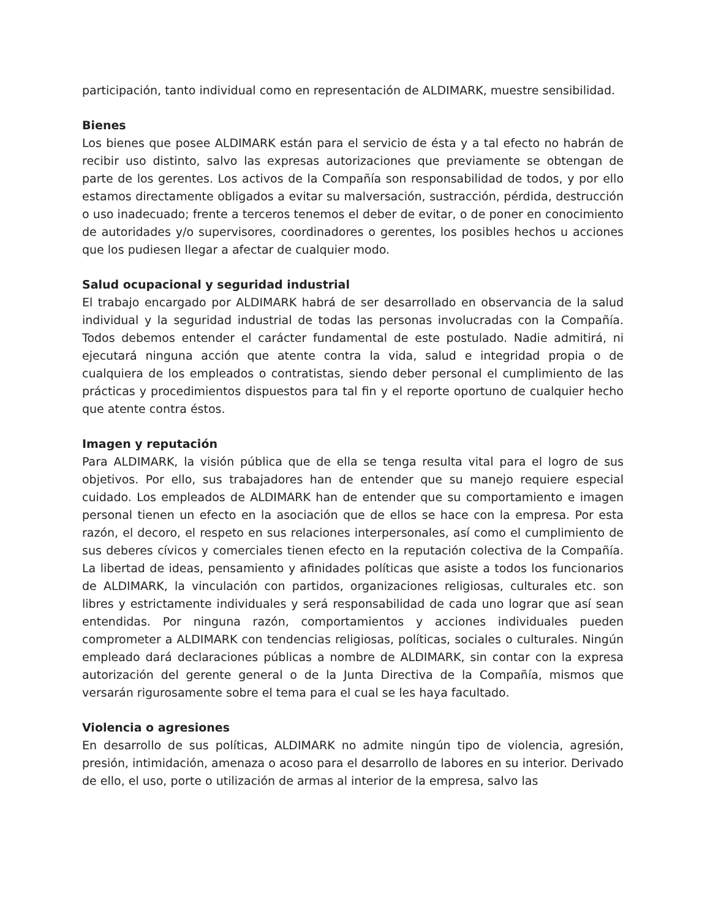participación, tanto individual como en representación de ALDIMARK, muestre sensibilidad.
Bienes
Los bienes que posee ALDIMARK están para el servicio de ésta y a tal efecto no habrán de recibir uso distinto, salvo las expresas autorizaciones que previamente se obtengan de parte de los gerentes. Los activos de la Compañía son responsabilidad de todos, y por ello estamos directamente obligados a evitar su malversación, sustracción, pérdida, destrucción o uso inadecuado; frente a terceros tenemos el deber de evitar, o de poner en conocimiento de autoridades y/o supervisores, coordinadores o gerentes, los posibles hechos u acciones que los pudiesen llegar a afectar de cualquier modo.
Salud ocupacional y seguridad industrial
El trabajo encargado por ALDIMARK habrá de ser desarrollado en observancia de la salud individual y la seguridad industrial de todas las personas involucradas con la Compañía. Todos debemos entender el carácter fundamental de este postulado. Nadie admitirá, ni ejecutará ninguna acción que atente contra la vida, salud e integridad propia o de cualquiera de los empleados o contratistas, siendo deber personal el cumplimiento de las prácticas y procedimientos dispuestos para tal fin y el reporte oportuno de cualquier hecho que atente contra éstos.
Imagen y reputación
Para ALDIMARK, la visión pública que de ella se tenga resulta vital para el logro de sus objetivos. Por ello, sus trabajadores han de entender que su manejo requiere especial cuidado. Los empleados de ALDIMARK han de entender que su comportamiento e imagen personal tienen un efecto en la asociación que de ellos se hace con la empresa. Por esta razón, el decoro, el respeto en sus relaciones interpersonales, así como el cumplimiento de sus deberes cívicos y comerciales tienen efecto en la reputación colectiva de la Compañía. La libertad de ideas, pensamiento y afinidades políticas que asiste a todos los funcionarios de ALDIMARK, la vinculación con partidos, organizaciones religiosas, culturales etc. son libres y estrictamente individuales y será responsabilidad de cada uno lograr que así sean entendidas. Por ninguna razón, comportamientos y acciones individuales pueden comprometer a ALDIMARK con tendencias religiosas, políticas, sociales o culturales. Ningún empleado dará declaraciones públicas a nombre de ALDIMARK, sin contar con la expresa autorización del gerente general o de la Junta Directiva de la Compañía, mismos que versarán rigurosamente sobre el tema para el cual se les haya facultado.
Violencia o agresiones
En desarrollo de sus políticas, ALDIMARK no admite ningún tipo de violencia, agresión, presión, intimidación, amenaza o acoso para el desarrollo de labores en su interior. Derivado de ello, el uso, porte o utilización de armas al interior de la empresa, salvo las